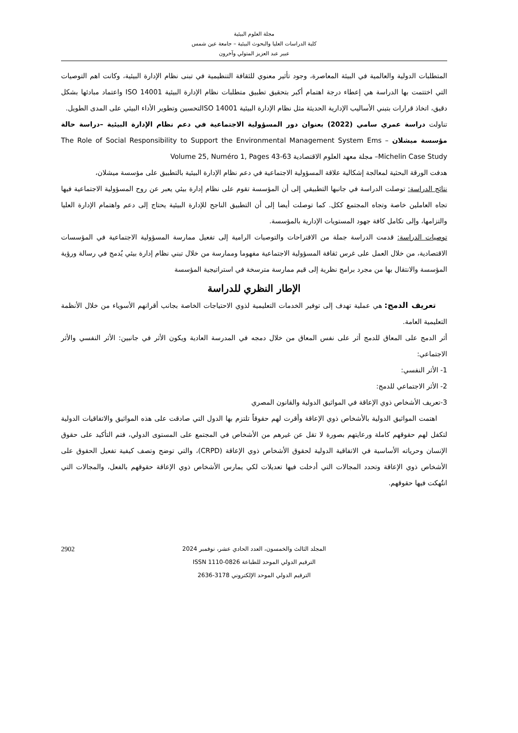مجلة العلوم البيئية
كلية الدراسات العليا والبحوث البيئية – جامعة عين شمس
عبير عبد العزيز المتولي وآخرون
المتطلبات الدولية والعالمية في البيئة المعاصرة، وجود تأثير معنوي للثقافة التنظيمية في تبنى نظام الإدارة البيئية، وكانت اهم التوصيات التي اختتمت بها الدراسة هي إعطاء درجة اهتمام أكبر بتحقيق تطبيق متطلبات نظام الإدارة البيئية ISO 14001 واعتماد مبادئها بشكل دقيق، اتخاذ قرارات بتبني الأساليب الإدارية الحديثة مثل نظام الإدارة البيئية ISO 14001لتحسين وتطوير الأداء البيئي على المدى الطويل.
تناولت دراسة عمري سامي (2022) بعنوان دور المسؤولية الاجتماعية في دعم نظام الإدارة البيئية –دراسة حالة مؤسسة ميشلان The Role of Social Responsibility to Support the Environmental Management System Ems –Michelin Case Study– مجلة معهد العلوم الاقتصادية Volume 25, Numéro 1, Pages 43-63
هدفت الورقة البحثية لمعالجة إشكالية علاقة المسؤولية الاجتماعية في دعم نظام الإدارة البيئية بالتطبيق على مؤسسة ميشلان،
نتائج الدراسة: توصلت الدراسة في جانبها التطبيقي إلى أن المؤسسة تقوم على نظام إدارة بيئي يعبر عن روح المسؤولية الاجتماعية فيها تجاه العاملين خاصة وتجاه المجتمع ككل. كما توصلت أيضا إلى أن التطبيق الناجح للإدارة البيئية يحتاج إلى دعم واهتمام الإدارة العليا والتزامها، وإلى تكامل كافة جهود المستويات الإدارية بالمؤسسة.
توصيات الدراسة: قدمت الدراسة جملة من الاقتراحات والتوصيات الرامية إلى تفعيل ممارسة المسؤولية الاجتماعية في المؤسسات الاقتصادية، من خلال العمل على غرس ثقافة المسؤولية الاجتماعية مفهوما وممارسة من خلال تبني نظام إدارة بيئي يُدمج في رسالة ورؤية المؤسسة والانتقال بها من مجرد برامج نظرية إلى قيم ممارسة مترسخة في استراتيجية المؤسسة
الإطار النظري للدراسة
تعريف الدمج: هي عملية تهدف إلى توفير الخدمات التعليمية لذوي الاحتياجات الخاصة بجانب أقرانهم الأسوياء من خلال الأنظمة التعليمية العامة.
أثر الدمج على المعاق للدمج أثر على نفس المعاق من خلال دمجه في المدرسة العادية ويكون الأثر في جانبين: الأثر النفسي والأثر الاجتماعي:
1- الأثر النفسي:
2- الأثر الاجتماعي للدمج:
3-تعريف الأشخاص ذوي الإعاقة في المواثيق الدولية والقانون المصري
اهتمت المواثيق الدولية بالأشخاص ذوي الإعاقة وأقرت لهم حقوقاً تلتزم بها الدول التي صادقت على هذه المواثيق والاتفاقيات الدولية لتكفل لهم حقوقهم كاملة ورعايتهم بصورة لا تقل عن غيرهم من الأشخاص في المجتمع على المستوى الدولي، فتم التأكيد على حقوق الإنسان وحرياته الأساسية في الاتفاقية الدولية لحقوق الأشخاص ذوي الإعاقة (CRPD)، والتي توضح وتصف كيفية تفعيل الحقوق على الأشخاص ذوي الإعاقة وتحدد المجالات التي أدخلت فيها تعديلات لكي يمارس الأشخاص ذوي الإعاقة حقوقهم بالفعل، والمجالات التي انتُهكت فيها حقوقهم.
2902 المجلد الثالث والخمسون، العدد الحادي عشر، نوفمبر 2024
الترقيم الدولي الموحد للطباعة ISSN 1110-0826
الترقيم الدولي الموحد الإلكتروني 3178-2636